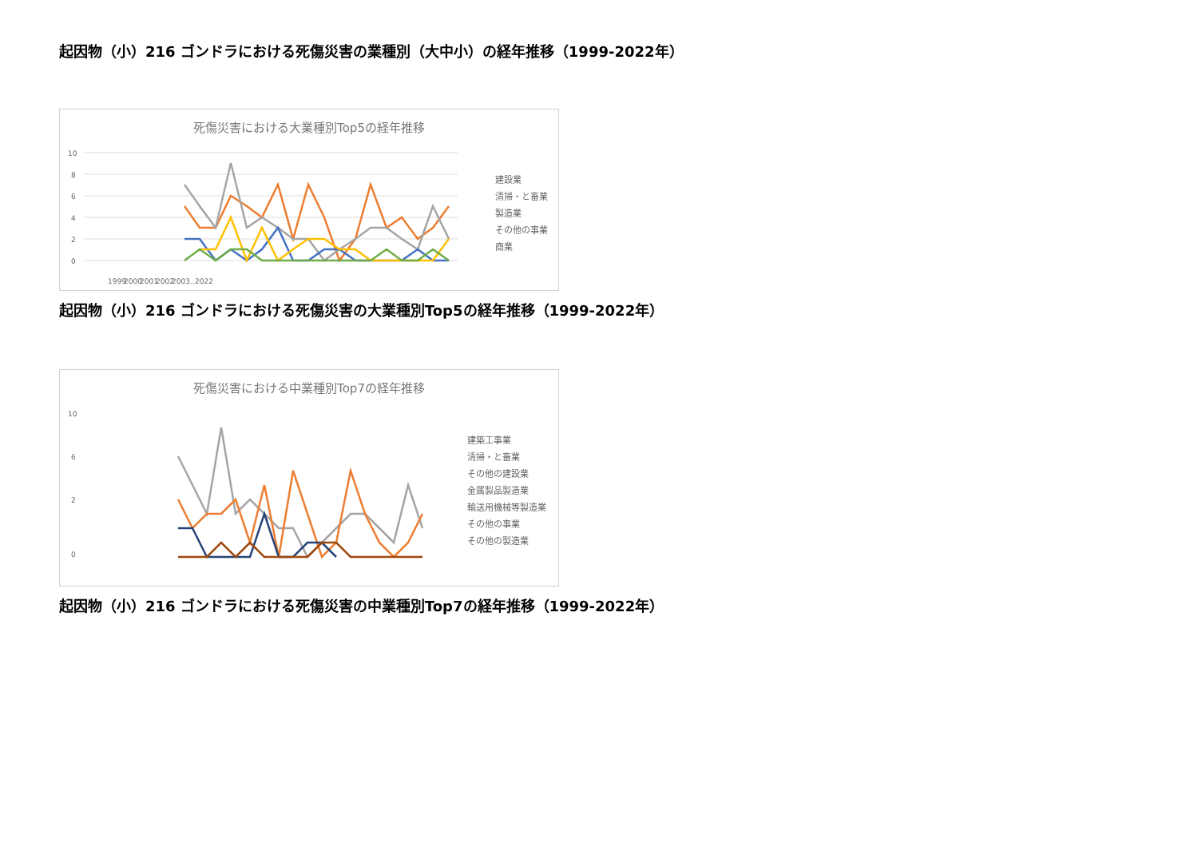起因物（小）216 ゴンドラにおける死傷災害の業種別（大中小）の経年推移（1999-2022年）
死傷災害における大業種別Top5の経年推移
10
8
6
4
2
0
1999
2000
2001
2002
2003
…2022
建設業
清掃・と畜業
製造業
その他の事業
商業
起因物（小）216 ゴンドラにおける死傷災害の大業種別Top5の経年推移（1999-2022年）
死傷災害における中業種別Top7の経年推移
10
6
2
0
建築工事業
清掃・と畜業
その他の建設業
金属製品製造業
輸送用機械等製造業
その他の事業
その他の製造業
起因物（小）216 ゴンドラにおける死傷災害の中業種別Top7の経年推移（1999-2022年）